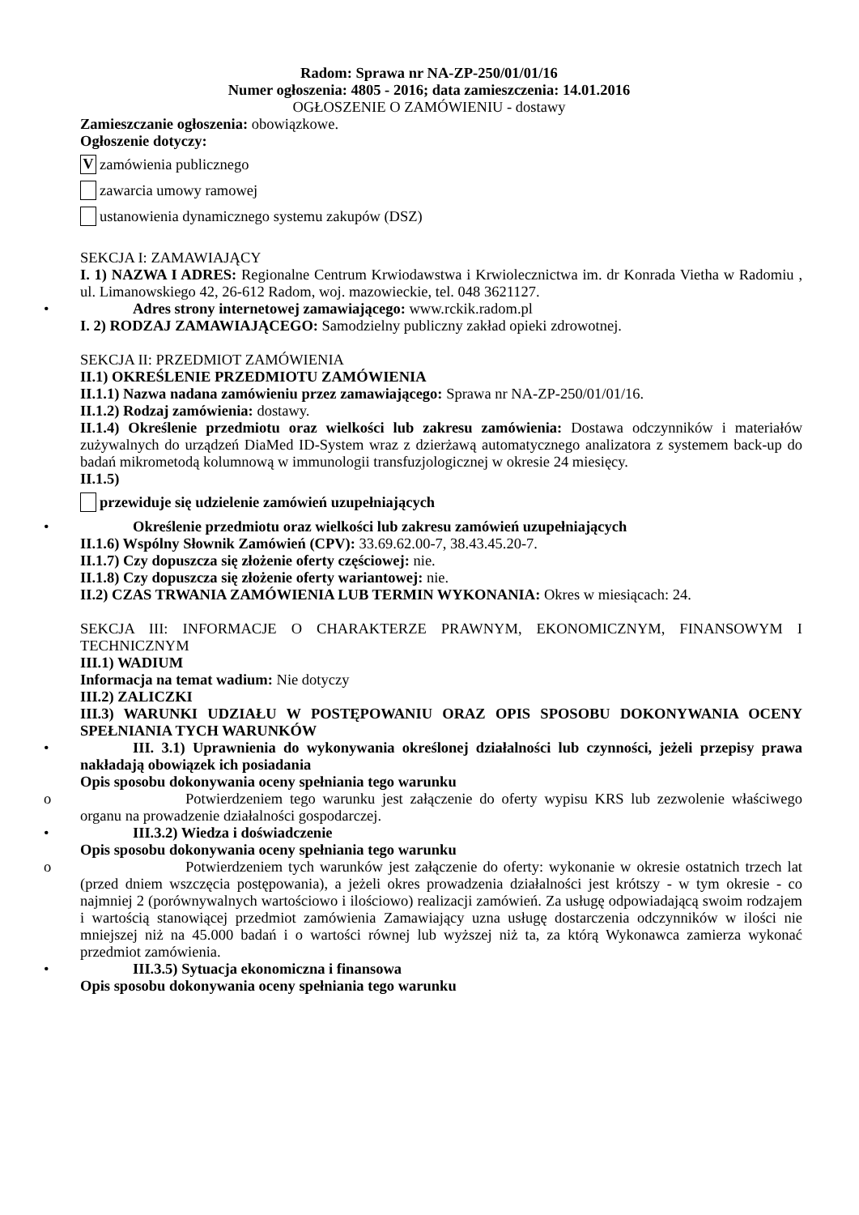Radom: Sprawa nr NA-ZP-250/01/01/16
Numer ogłoszenia: 4805 - 2016; data zamieszczenia: 14.01.2016
OGŁOSZENIE O ZAMÓWIENIU - dostawy
Zamieszczanie ogłoszenia: obowiązkowe.
Ogłoszenie dotyczy:
Vzamówienia publicznego
zawarcia umowy ramowej
ustanowienia dynamicznego systemu zakupów (DSZ)
SEKCJA I: ZAMAWIAJĄCY
I. 1) NAZWA I ADRES: Regionalne Centrum Krwiodawstwa i Krwiolecznictwa im. dr Konrada Vietha w Radomiu , ul. Limanowskiego 42, 26-612 Radom, woj. mazowieckie, tel. 048 3621127.
• Adres strony internetowej zamawiającego: www.rckik.radom.pl
I. 2) RODZAJ ZAMAWIAJĄCEGO: Samodzielny publiczny zakład opieki zdrowotnej.
SEKCJA II: PRZEDMIOT ZAMÓWIENIA
II.1) OKREŚLENIE PRZEDMIOTU ZAMÓWIENIA
II.1.1) Nazwa nadana zamówieniu przez zamawiającego: Sprawa nr NA-ZP-250/01/01/16.
II.1.2) Rodzaj zamówienia: dostawy.
II.1.4) Określenie przedmiotu oraz wielkości lub zakresu zamówienia: Dostawa odczynników i materiałów zużywalnych do urządzeń DiaMed ID-System wraz z dzierżawą automatycznego analizatora z systemem back-up do badań mikrometodą kolumnową w immunologii transfuzjologicznej w okresie 24 miesięcy.
II.1.5)
przewiduje się udzielenie zamówień uzupełniających
• Określenie przedmiotu oraz wielkości lub zakresu zamówień uzupełniających
II.1.6) Wspólny Słownik Zamówień (CPV): 33.69.62.00-7, 38.43.45.20-7.
II.1.7) Czy dopuszcza się złożenie oferty częściowej: nie.
II.1.8) Czy dopuszcza się złożenie oferty wariantowej: nie.
II.2) CZAS TRWANIA ZAMÓWIENIA LUB TERMIN WYKONANIA: Okres w miesiącach: 24.
SEKCJA III: INFORMACJE O CHARAKTERZE PRAWNYM, EKONOMICZNYM, FINANSOWYM I TECHNICZNYM
III.1) WADIUM
Informacja na temat wadium: Nie dotyczy
III.2) ZALICZKI
III.3) WARUNKI UDZIAŁU W POSTĘPOWANIU ORAZ OPIS SPOSOBU DOKONYWANIA OCENY SPEŁNIANIA TYCH WARUNKÓW
• III. 3.1) Uprawnienia do wykonywania określonej działalności lub czynności, jeżeli przepisy prawa nakładają obowiązek ich posiadania
Opis sposobu dokonywania oceny spełniania tego warunku
o Potwierdzeniem tego warunku jest załączenie do oferty wypisu KRS lub zezwolenie właściwego organu na prowadzenie działalności gospodarczej.
• III.3.2) Wiedza i doświadczenie
Opis sposobu dokonywania oceny spełniania tego warunku
o Potwierdzeniem tych warunków jest załączenie do oferty: wykonanie w okresie ostatnich trzech lat (przed dniem wszczęcia postępowania), a jeżeli okres prowadzenia działalności jest krótszy - w tym okresie - co najmniej 2 (porównywalnych wartościowo i ilościowo) realizacji zamówień. Za usługę odpowiadającą swoim rodzajem i wartością stanowiącej przedmiot zamówienia Zamawiający uzna usługę dostarczenia odczynników w ilości nie mniejszej niż na 45.000 badań i o wartości równej lub wyższej niż ta, za którą Wykonawca zamierza wykonać przedmiot zamówienia.
• III.3.5) Sytuacja ekonomiczna i finansowa
Opis sposobu dokonywania oceny spełniania tego warunku